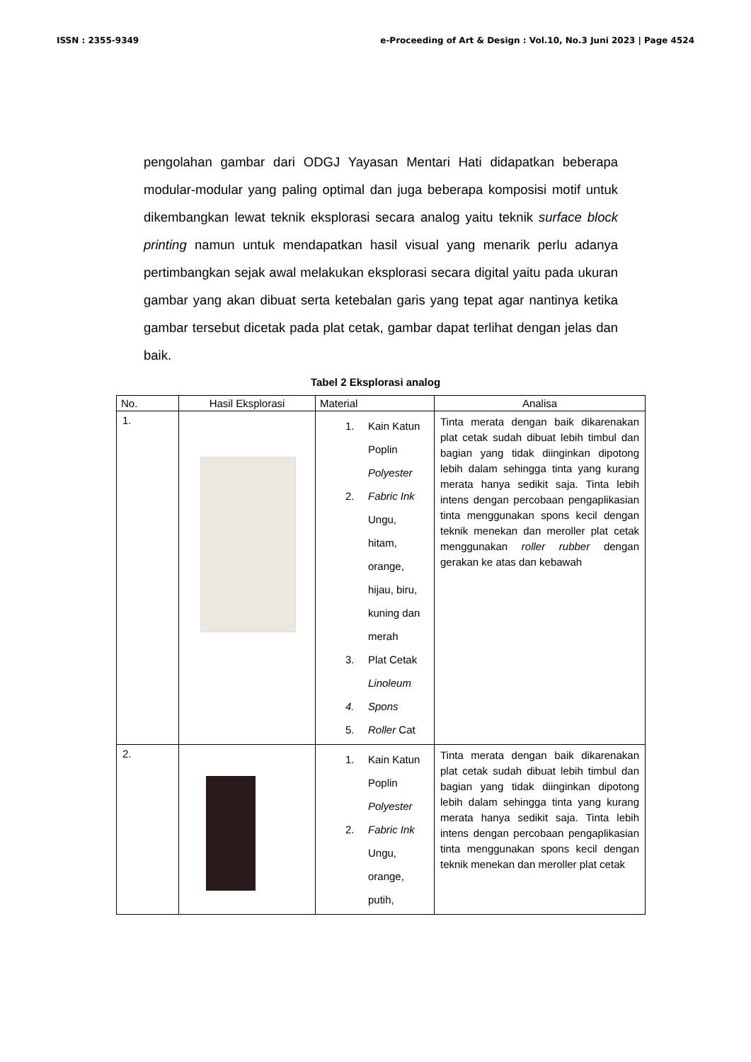ISSN : 2355-9349 e-Proceeding of Art & Design : Vol.10, No.3 Juni 2023 | Page 4524
pengolahan gambar dari ODGJ Yayasan Mentari Hati didapatkan beberapa modular-modular yang paling optimal dan juga beberapa komposisi motif untuk dikembangkan lewat teknik eksplorasi secara analog yaitu teknik surface block printing namun untuk mendapatkan hasil visual yang menarik perlu adanya pertimbangkan sejak awal melakukan eksplorasi secara digital yaitu pada ukuran gambar yang akan dibuat serta ketebalan garis yang tepat agar nantinya ketika gambar tersebut dicetak pada plat cetak, gambar dapat terlihat dengan jelas dan baik.
Tabel 2 Eksplorasi analog
| No. | Hasil Eksplorasi | Material | Analisa |
| --- | --- | --- | --- |
| 1. | | 1. Kain Katun Poplin Polyester 2. Fabric Ink Ungu, hitam, orange, hijau, biru, kuning dan merah 3. Plat Cetak Linoleum 4. Spons 5. Roller Cat | Tinta merata dengan baik dikarenakan plat cetak sudah dibuat lebih timbul dan bagian yang tidak diinginkan dipotong lebih dalam sehingga tinta yang kurang merata hanya sedikit saja. Tinta lebih intens dengan percobaan pengaplikasian tinta menggunakan spons kecil dengan teknik menekan dan meroller plat cetak menggunakan roller rubber dengan gerakan ke atas dan kebawah |
| 2. | | 1. Kain Katun Poplin Polyester 2. Fabric Ink Ungu, orange, putih, | Tinta merata dengan baik dikarenakan plat cetak sudah dibuat lebih timbul dan bagian yang tidak diinginkan dipotong lebih dalam sehingga tinta yang kurang merata hanya sedikit saja. Tinta lebih intens dengan percobaan pengaplikasian tinta menggunakan spons kecil dengan teknik menekan dan meroller plat cetak |